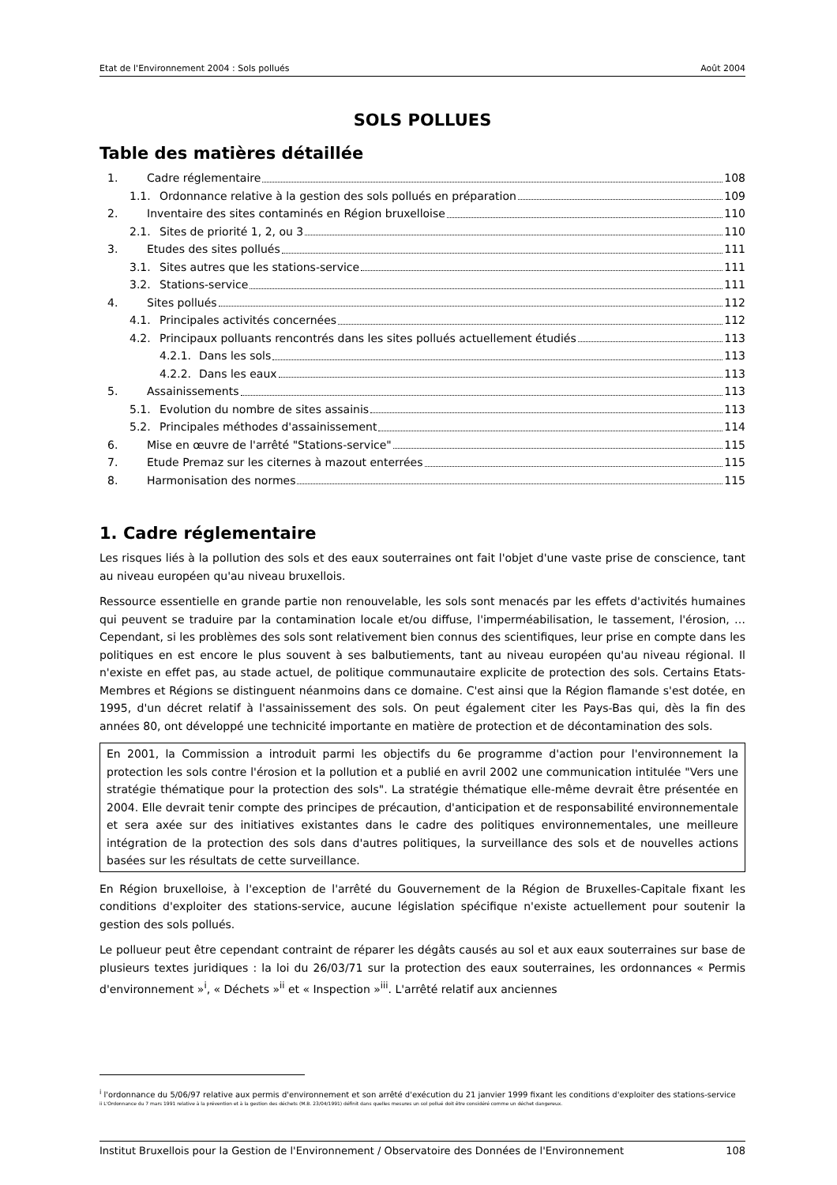Etat de l'Environnement 2004 : Sols pollués Août 2004
SOLS POLLUES
Table des matières détaillée
1. Cadre réglementaire 108
1.1. Ordonnance relative à la gestion des sols pollués en préparation 109
2. Inventaire des sites contaminés en Région bruxelloise 110
2.1. Sites de priorité 1, 2, ou 3 110
3. Etudes des sites pollués 111
3.1. Sites autres que les stations-service 111
3.2. Stations-service 111
4. Sites pollués 112
4.1. Principales activités concernées 112
4.2. Principaux polluants rencontrés dans les sites pollués actuellement étudiés 113
4.2.1. Dans les sols 113
4.2.2. Dans les eaux 113
5. Assainissements 113
5.1. Evolution du nombre de sites assainis 113
5.2. Principales méthodes d'assainissement 114
6. Mise en œuvre de l'arrêté "Stations-service" 115
7. Etude Premaz sur les citernes à mazout enterrées 115
8. Harmonisation des normes 115
1. Cadre réglementaire
Les risques liés à la pollution des sols et des eaux souterraines ont fait l'objet d'une vaste prise de conscience, tant au niveau européen qu'au niveau bruxellois.
Ressource essentielle en grande partie non renouvelable, les sols sont menacés par les effets d'activités humaines qui peuvent se traduire par la contamination locale et/ou diffuse, l'imperméabilisation, le tassement, l'érosion, … Cependant, si les problèmes des sols sont relativement bien connus des scientifiques, leur prise en compte dans les politiques en est encore le plus souvent à ses balbutiements, tant au niveau européen qu'au niveau régional. Il n'existe en effet pas, au stade actuel, de politique communautaire explicite de protection des sols. Certains Etats-Membres et Régions se distinguent néanmoins dans ce domaine. C'est ainsi que la Région flamande s'est dotée, en 1995, d'un décret relatif à l'assainissement des sols. On peut également citer les Pays-Bas qui, dès la fin des années 80, ont développé une technicité importante en matière de protection et de décontamination des sols.
En 2001, la Commission a introduit parmi les objectifs du 6e programme d'action pour l'environnement la protection les sols contre l'érosion et la pollution et a publié en avril 2002 une communication intitulée "Vers une stratégie thématique pour la protection des sols". La stratégie thématique elle-même devrait être présentée en 2004. Elle devrait tenir compte des principes de précaution, d'anticipation et de responsabilité environnementale et sera axée sur des initiatives existantes dans le cadre des politiques environnementales, une meilleure intégration de la protection des sols dans d'autres politiques, la surveillance des sols et de nouvelles actions basées sur les résultats de cette surveillance.
En Région bruxelloise, à l'exception de l'arrêté du Gouvernement de la Région de Bruxelles-Capitale fixant les conditions d'exploiter des stations-service, aucune législation spécifique n'existe actuellement pour soutenir la gestion des sols pollués.
Le pollueur peut être cependant contraint de réparer les dégâts causés au sol et aux eaux souterraines sur base de plusieurs textes juridiques : la loi du 26/03/71 sur la protection des eaux souterraines, les ordonnances « Permis d'environnement »<sup>i</sup>, « Déchets »<sup>ii</sup> et « Inspection »<sup>iii</sup>. L'arrêté relatif aux anciennes
<sup>i</sup> l'ordonnance du 5/06/97 relative aux permis d'environnement et son arrêté d'exécution du 21 janvier 1999 fixant les conditions d'exploiter des stations-service
ii L'Ordonnance du 7 mars 1991 relative à la prévention et à la gestion des déchets (M.B. 23/04/1991) définit dans quelles mesures un sol pollué doit être considéré comme un déchet dangereux.
Institut Bruxellois pour la Gestion de l'Environnement / Observatoire des Données de l'Environnement 108